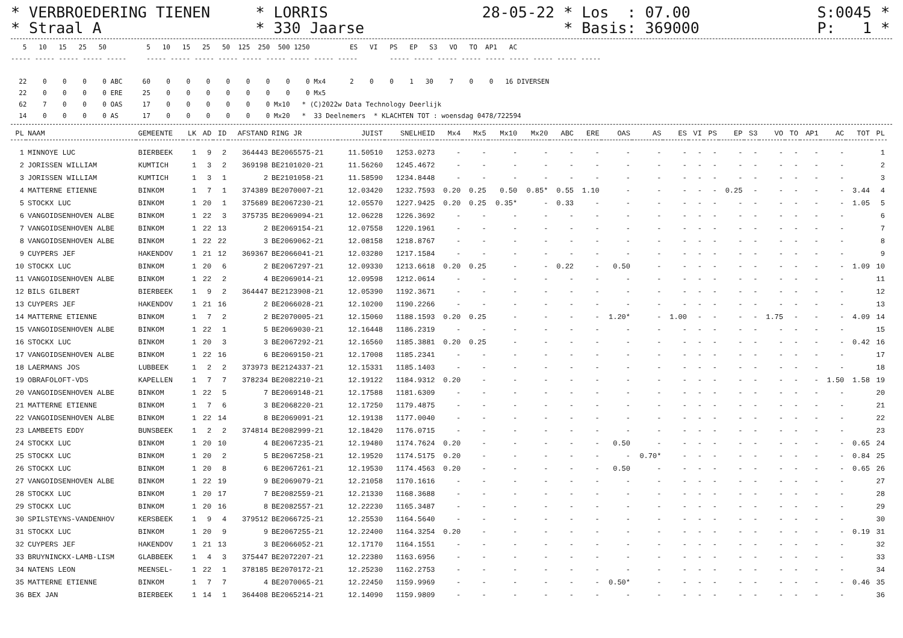* VERBROEDERING TIENEN     * LORRIS                 28-05-22 * Los  : 07.00              S:0045 *
* Straal A                 * 330 Jaarse                      * Basis: 369000             P:   1 *
   5   10   15   25   50          5   10   15   25   50  125  250  500 1250          ES   VI   PS   EP   S3   VO   TO  AP1   AC
----- ----- ----- ----- -----     ----- ----- ----- ----- ----- ----- ----- ----- -----        ----- ----- ----- ----- ----- ----- ----- ----- -----

  22    0    0    0    0 ABC     60    0    0    0    0    0    0    0    0 Mx4      2    0    0    1   30    7    0    0   16 DIVERSEN
  22    0    0    0    0 ERE     25    0    0    0    0    0    0    0    0 Mx5
  62    7    0    0    0 OAS     17    0    0    0    0    0    0 Mx10   * (C)2022w Data Technology Deerlijk
  14    0    0    0    0 AS      17    0    0    0    0    0    0 Mx20   *  33 Deelnemers  * KLACHTEN TOT : woensdag 0478/722594
| PL | NAAM | GEMEENTE | LK | AD | ID | AFSTAND | RING JR | JUIST | SNELHEID | Mx4 | Mx5 | Mx10 | Mx20 | ABC | ERE | OAS | AS | ES | VI | PS | EP | S3 | VO | TO | AP1 | AC | TOT | PL |
| --- | --- | --- | --- | --- | --- | --- | --- | --- | --- | --- | --- | --- | --- | --- | --- | --- | --- | --- | --- | --- | --- | --- | --- | --- | --- | --- | --- | --- |
| 1 | MINNOYE LUC | BIERBEEK | 1 | 9 | 2 | 364443 | BE2065575-21 | 11.50510 | 1253.0273 | - | - | - | - | - | - | - | - | - | - | - | - | - | - | - | - | - | | 1 |
| 2 | JORISSEN WILLIAM | KUMTICH | 1 | 3 | 2 | 369198 | BE2101020-21 | 11.56260 | 1245.4672 | - | - | - | - | - | - | - | - | - | - | - | - | - | - | - | - | - | | 2 |
| 3 | JORISSEN WILLIAM | KUMTICH | 1 | 3 | 1 | 2 | BE2101058-21 | 11.58590 | 1234.8448 | - | - | - | - | - | - | - | - | - | - | - | - | - | - | - | - | - | | 3 |
| 4 | MATTERNE ETIENNE | BINKOM | 1 | 7 | 1 | 374389 | BE2070007-21 | 12.03420 | 1232.7593 | 0.20 | 0.25 | 0.50 | 0.85* | 0.55 | 1.10 | - | - | - | - | - | 0.25 | - | - | - | - | - | 3.44 | 4 |
| 5 | STOCKX LUC | BINKOM | 1 | 20 | 1 | 375689 | BE2067230-21 | 12.05570 | 1227.9425 | 0.20 | 0.25 | 0.35* | - | 0.33 | - | - | - | - | - | - | - | - | - | - | - | - | 1.05 | 5 |
| 6 | VANGOIDSENHOVEN ALBE | BINKOM | 1 | 22 | 3 | 375735 | BE2069094-21 | 12.06228 | 1226.3692 | - | - | - | - | - | - | - | - | - | - | - | - | - | - | - | - | - | | 6 |
| 7 | VANGOIDSENHOVEN ALBE | BINKOM | 1 | 22 | 13 | 2 | BE2069154-21 | 12.07558 | 1220.1961 | - | - | - | - | - | - | - | - | - | - | - | - | - | - | - | - | - | | 7 |
| 8 | VANGOIDSENHOVEN ALBE | BINKOM | 1 | 22 | 22 | 3 | BE2069062-21 | 12.08158 | 1218.8767 | - | - | - | - | - | - | - | - | - | - | - | - | - | - | - | - | - | | 8 |
| 9 | CUYPERS JEF | HAKENDOV | 1 | 21 | 12 | 369367 | BE2066041-21 | 12.03280 | 1217.1584 | - | - | - | - | - | - | - | - | - | - | - | - | - | - | - | - | - | | 9 |
| 10 | STOCKX LUC | BINKOM | 1 | 20 | 6 | 2 | BE2067297-21 | 12.09330 | 1213.6618 | 0.20 | 0.25 | - | - | 0.22 | - | 0.50 | - | - | - | - | - | - | - | - | - | - | 1.09 | 10 |
| 11 | VANGOIDSENHOVEN ALBE | BINKOM | 1 | 22 | 2 | 4 | BE2069014-21 | 12.09598 | 1212.0614 | - | - | - | - | - | - | - | - | - | - | - | - | - | - | - | - | - | | 11 |
| 12 | BILS GILBERT | BIERBEEK | 1 | 9 | 2 | 364447 | BE2123908-21 | 12.05390 | 1192.3671 | - | - | - | - | - | - | - | - | - | - | - | - | - | - | - | - | - | | 12 |
| 13 | CUYPERS JEF | HAKENDOV | 1 | 21 | 16 | 2 | BE2066028-21 | 12.10200 | 1190.2266 | - | - | - | - | - | - | - | - | - | - | - | - | - | - | - | - | - | | 13 |
| 14 | MATTERNE ETIENNE | BINKOM | 1 | 7 | 2 | 2 | BE2070005-21 | 12.15060 | 1188.1593 | 0.20 | 0.25 | - | - | - | - | 1.20* | - | 1.00 | - | - | - | - | 1.75 | - | - | - | 4.09 | 14 |
| 15 | VANGOIDSENHOVEN ALBE | BINKOM | 1 | 22 | 1 | 5 | BE2069030-21 | 12.16448 | 1186.2319 | - | - | - | - | - | - | - | - | - | - | - | - | - | - | - | - | - | | 15 |
| 16 | STOCKX LUC | BINKOM | 1 | 20 | 3 | 3 | BE2067292-21 | 12.16560 | 1185.3881 | 0.20 | 0.25 | - | - | - | - | - | - | - | - | - | - | - | - | - | - | - | 0.42 | 16 |
| 17 | VANGOIDSENHOVEN ALBE | BINKOM | 1 | 22 | 16 | 6 | BE2069150-21 | 12.17008 | 1185.2341 | - | - | - | - | - | - | - | - | - | - | - | - | - | - | - | - | - | | 17 |
| 18 | LAERMANS JOS | LUBBEEK | 1 | 2 | 2 | 373973 | BE2124337-21 | 12.15331 | 1185.1403 | - | - | - | - | - | - | - | - | - | - | - | - | - | - | - | - | - | | 18 |
| 19 | OBRAFOLOFT-VDS | KAPELLEN | 1 | 7 | 7 | 378234 | BE2082210-21 | 12.19122 | 1184.9312 | 0.20 | - | - | - | - | - | - | - | - | - | - | - | - | - | - | - | 1.50 | 1.58 | 19 |
| 20 | VANGOIDSENHOVEN ALBE | BINKOM | 1 | 22 | 5 | 7 | BE2069148-21 | 12.17588 | 1181.6309 | - | - | - | - | - | - | - | - | - | - | - | - | - | - | - | - | - | | 20 |
| 21 | MATTERNE ETIENNE | BINKOM | 1 | 7 | 6 | 3 | BE2068220-21 | 12.17250 | 1179.4875 | - | - | - | - | - | - | - | - | - | - | - | - | - | - | - | - | - | | 21 |
| 22 | VANGOIDSENHOVEN ALBE | BINKOM | 1 | 22 | 14 | 8 | BE2069091-21 | 12.19138 | 1177.0040 | - | - | - | - | - | - | - | - | - | - | - | - | - | - | - | - | - | | 22 |
| 23 | LAMBEETS EDDY | BUNSBEEK | 1 | 2 | 2 | 374814 | BE2082999-21 | 12.18420 | 1176.0715 | - | - | - | - | - | - | - | - | - | - | - | - | - | - | - | - | - | | 23 |
| 24 | STOCKX LUC | BINKOM | 1 | 20 | 10 | 4 | BE2067235-21 | 12.19480 | 1174.7624 | 0.20 | - | - | - | - | - | 0.50 | - | - | - | - | - | - | - | - | - | - | 0.65 | 24 |
| 25 | STOCKX LUC | BINKOM | 1 | 20 | 2 | 5 | BE2067258-21 | 12.19520 | 1174.5175 | 0.20 | - | - | - | - | - | - | 0.70* | - | - | - | - | - | - | - | - | - | 0.84 | 25 |
| 26 | STOCKX LUC | BINKOM | 1 | 20 | 8 | 6 | BE2067261-21 | 12.19530 | 1174.4563 | 0.20 | - | - | - | - | - | 0.50 | - | - | - | - | - | - | - | - | - | - | 0.65 | 26 |
| 27 | VANGOIDSENHOVEN ALBE | BINKOM | 1 | 22 | 19 | 9 | BE2069079-21 | 12.21058 | 1170.1616 | - | - | - | - | - | - | - | - | - | - | - | - | - | - | - | - | - | | 27 |
| 28 | STOCKX LUC | BINKOM | 1 | 20 | 17 | 7 | BE2082559-21 | 12.21330 | 1168.3688 | - | - | - | - | - | - | - | - | - | - | - | - | - | - | - | - | - | | 28 |
| 29 | STOCKX LUC | BINKOM | 1 | 20 | 16 | 8 | BE2082557-21 | 12.22230 | 1165.3487 | - | - | - | - | - | - | - | - | - | - | - | - | - | - | - | - | - | | 29 |
| 30 | SPILSTEYNS-VANDENHOV | KERSBEEK | 1 | 9 | 4 | 379512 | BE2066725-21 | 12.25530 | 1164.5640 | - | - | - | - | - | - | - | - | - | - | - | - | - | - | - | - | - | | 30 |
| 31 | STOCKX LUC | BINKOM | 1 | 20 | 9 | 9 | BE2067255-21 | 12.22400 | 1164.3254 | 0.20 | - | - | - | - | - | - | - | - | - | - | - | - | - | - | - | - | 0.19 | 31 |
| 32 | CUYPERS JEF | HAKENDOV | 1 | 21 | 13 | 3 | BE2066052-21 | 12.17170 | 1164.1551 | - | - | - | - | - | - | - | - | - | - | - | - | - | - | - | - | - | | 32 |
| 33 | BRUYNINCKX-LAMB-LISM | GLABBEEK | 1 | 4 | 3 | 375447 | BE2072207-21 | 12.22380 | 1163.6956 | - | - | - | - | - | - | - | - | - | - | - | - | - | - | - | - | - | | 33 |
| 34 | NATENS LEON | MEENSEL- | 1 | 22 | 1 | 378185 | BE2070172-21 | 12.25230 | 1162.2753 | - | - | - | - | - | - | - | - | - | - | - | - | - | - | - | - | - | | 34 |
| 35 | MATTERNE ETIENNE | BINKOM | 1 | 7 | 7 | 4 | BE2070065-21 | 12.22450 | 1159.9969 | - | - | - | - | - | - | 0.50* | - | - | - | - | - | - | - | - | - | - | 0.46 | 35 |
| 36 | BEX JAN | BIERBEEK | 1 | 14 | 1 | 364408 | BE2065214-21 | 12.14090 | 1159.9809 | - | - | - | - | - | - | - | - | - | - | - | - | - | - | - | - | - | | 36 |